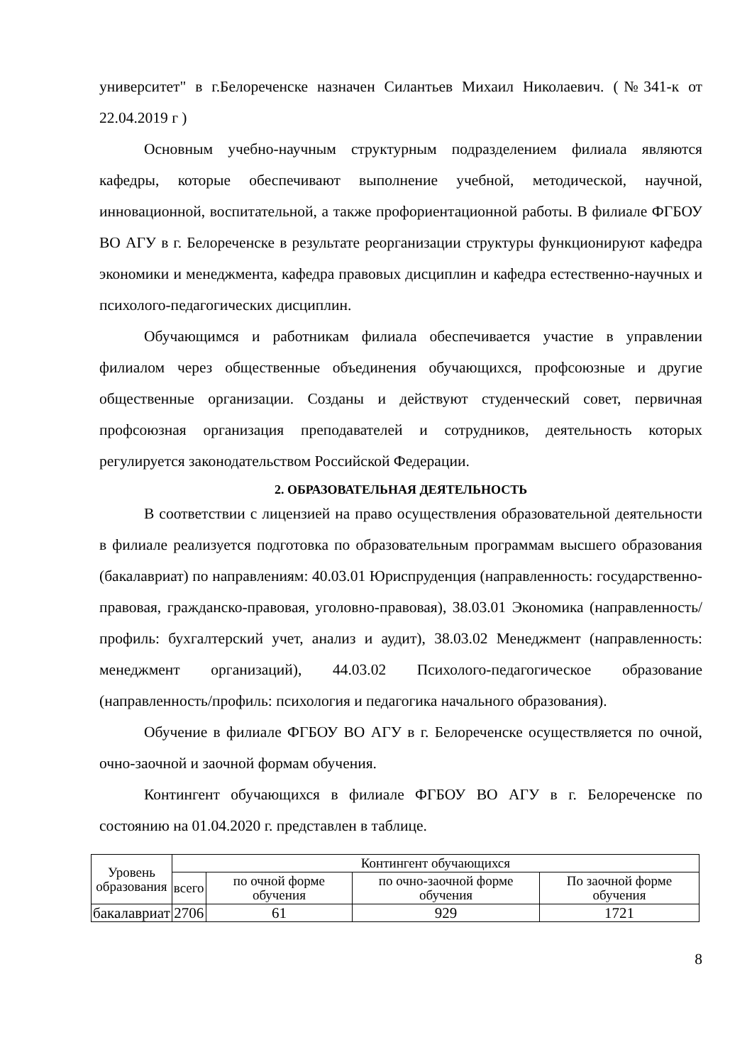университет" в г.Белореченске назначен Силантьев Михаил Николаевич. (№341-к от 22.04.2019 г )
Основным учебно-научным структурным подразделением филиала являются кафедры, которые обеспечивают выполнение учебной, методической, научной, инновационной, воспитательной, а также профориентационной работы. В филиале ФГБОУ ВО АГУ в г. Белореченске в результате реорганизации структуры функционируют кафедра экономики и менеджмента, кафедра правовых дисциплин и кафедра естественно-научных и психолого-педагогических дисциплин.
Обучающимся и работникам филиала обеспечивается участие в управлении филиалом через общественные объединения обучающихся, профсоюзные и другие общественные организации. Созданы и действуют студенческий совет, первичная профсоюзная организация преподавателей и сотрудников, деятельность которых регулируется законодательством Российской Федерации.
2. ОБРАЗОВАТЕЛЬНАЯ ДЕЯТЕЛЬНОСТЬ
В соответствии с лицензией на право осуществления образовательной деятельности в филиале реализуется подготовка по образовательным программам высшего образования (бакалавриат) по направлениям: 40.03.01 Юриспруденция (направленность: государственно-правовая, гражданско-правовая, уголовно-правовая), 38.03.01 Экономика (направленность/профиль: бухгалтерский учет, анализ и аудит), 38.03.02 Менеджмент (направленность: менеджмент организаций), 44.03.02 Психолого-педагогическое образование (направленность/профиль: психология и педагогика начального образования).
Обучение в филиале ФГБОУ ВО АГУ в г. Белореченске осуществляется по очной, очно-заочной и заочной формам обучения.
Контингент обучающихся в филиале ФГБОУ ВО АГУ в г. Белореченске по состоянию на 01.04.2020 г. представлен в таблице.
| Уровень образования | Контингент обучающихся | | | |
| --- | --- | --- | --- | --- |
| | всего | по очной форме обучения | по очно-заочной форме обучения | По заочной форме обучения |
| бакалавриат | 2706 | 61 | 929 | 1721 |
8